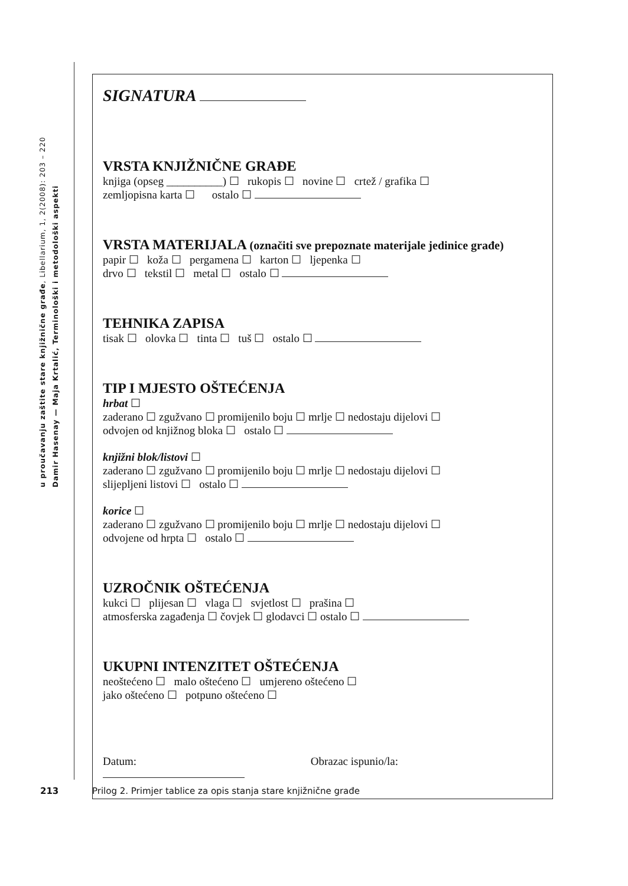Damir Hasenay — Maja Krtalić, Terminološki i metodološki aspekti
u proučavanju zaštite stare knjižnične građe, Libellarium, 1, 2(2008): 203 – 220
SIGNATURA
VRSTA KNJIŽNIČNE GRAĐE
knjiga (opseg __________) ☐ rukopis ☐ novine ☐ crtež / grafika ☐
zemljopisna karta ☐ ostalo ☐
VRSTA MATERIJALA (označiti sve prepoznate materijale jedinice građe)
papir ☐ koža ☐ pergamena ☐ karton ☐ ljepenka ☐
drvo ☐ tekstil ☐ metal ☐ ostalo ☐
TEHNIKA ZAPISA
tisak ☐ olovka ☐ tinta ☐ tuš ☐ ostalo ☐
TIP I MJESTO OŠTEĆENJA
hrbat ☐
zaderano ☐ zgužvano ☐ promijenilo boju ☐ mrlje ☐ nedostaju dijelovi ☐
odvojen od knjižnog bloka ☐ ostalo ☐
knjižni blok/listovi ☐
zaderano ☐ zgužvano ☐ promijenilo boju ☐ mrlje ☐ nedostaju dijelovi ☐
slijepljeni listovi ☐ ostalo ☐
korice ☐
zaderano ☐ zgužvano ☐ promijenilo boju ☐ mrlje ☐ nedostaju dijelovi ☐
odvojene od hrpta ☐ ostalo ☐
UZROČNIK OŠTEĆENJA
kukci ☐ plijesan ☐ vlaga ☐ svjetlost ☐ prašina ☐
atmosferska zagađenja ☐ čovjek ☐ glodavci ☐ ostalo ☐
UKUPNI INTENZITET OŠTEĆENJA
neoštećeno ☐ malo oštećeno ☐ umjereno oštećeno ☐
jako oštećeno ☐ potpuno oštećeno ☐
Datum: Obrazac ispunio/la:
213 Prilog 2. Primjer tablice za opis stanja stare knjižnične građe